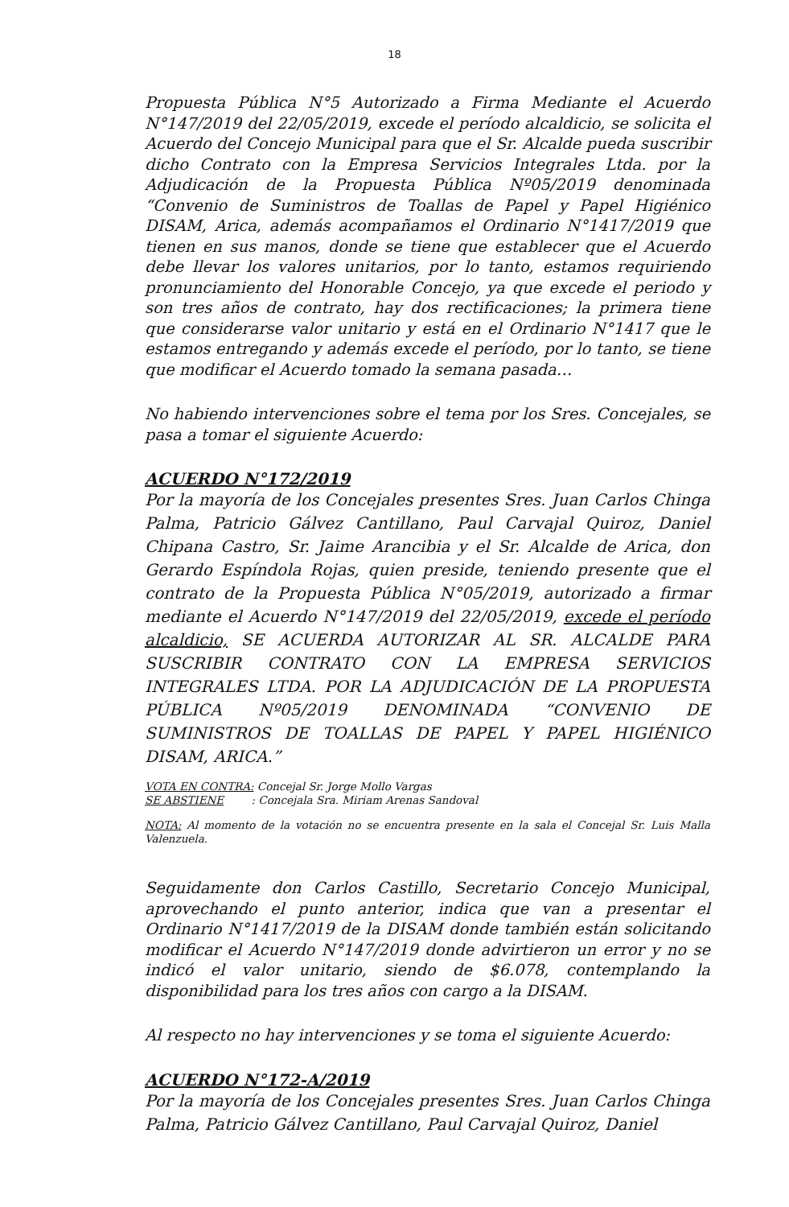18
Propuesta Pública N°5 Autorizado a Firma Mediante el Acuerdo N°147/2019 del 22/05/2019, excede el período alcaldicio, se solicita el Acuerdo del Concejo Municipal para que el Sr. Alcalde pueda suscribir dicho Contrato con la Empresa Servicios Integrales Ltda. por la Adjudicación de la Propuesta Pública Nº05/2019 denominada “Convenio de Suministros de Toallas de Papel y Papel Higiénico DISAM, Arica, además acompañamos el Ordinario N°1417/2019 que tienen en sus manos, donde se tiene que establecer que el Acuerdo debe llevar los valores unitarios, por lo tanto, estamos requiriendo pronunciamiento del Honorable Concejo, ya que excede el periodo y son tres años de contrato, hay dos rectificaciones; la primera tiene que considerarse valor unitario y está en el Ordinario N°1417 que le estamos entregando y además excede el período, por lo tanto, se tiene que modificar el Acuerdo tomado la semana pasada…
No habiendo intervenciones sobre el tema por los Sres. Concejales, se pasa a tomar el siguiente Acuerdo:
ACUERDO N°172/2019
Por la mayoría de los Concejales presentes Sres. Juan Carlos Chinga Palma, Patricio Gálvez Cantillano, Paul Carvajal Quiroz, Daniel Chipana Castro, Sr. Jaime Arancibia y el Sr. Alcalde de Arica, don Gerardo Espíndola Rojas, quien preside, teniendo presente que el contrato de la Propuesta Pública N°05/2019, autorizado a firmar mediante el Acuerdo N°147/2019 del 22/05/2019, excede el período alcaldicio, SE ACUERDA AUTORIZAR AL SR. ALCALDE PARA SUSCRIBIR CONTRATO CON LA EMPRESA SERVICIOS INTEGRALES LTDA. POR LA ADJUDICACIÓN DE LA PROPUESTA PÚBLICA Nº05/2019 DENOMINADA “CONVENIO DE SUMINISTROS DE TOALLAS DE PAPEL Y PAPEL HIGIÉNICO DISAM, ARICA.”
VOTA EN CONTRA: Concejal Sr. Jorge Mollo Vargas
SE ABSTIENE : Concejala Sra. Miriam Arenas Sandoval
NOTA: Al momento de la votación no se encuentra presente en la sala el Concejal Sr. Luis Malla Valenzuela.
Seguidamente don Carlos Castillo, Secretario Concejo Municipal, aprovechando el punto anterior, indica que van a presentar el Ordinario N°1417/2019 de la DISAM donde también están solicitando modificar el Acuerdo N°147/2019 donde advirtieron un error y no se indicó el valor unitario, siendo de $6.078, contemplando la disponibilidad para los tres años con cargo a la DISAM.
Al respecto no hay intervenciones y se toma el siguiente Acuerdo:
ACUERDO N°172-A/2019
Por la mayoría de los Concejales presentes Sres. Juan Carlos Chinga Palma, Patricio Gálvez Cantillano, Paul Carvajal Quiroz, Daniel